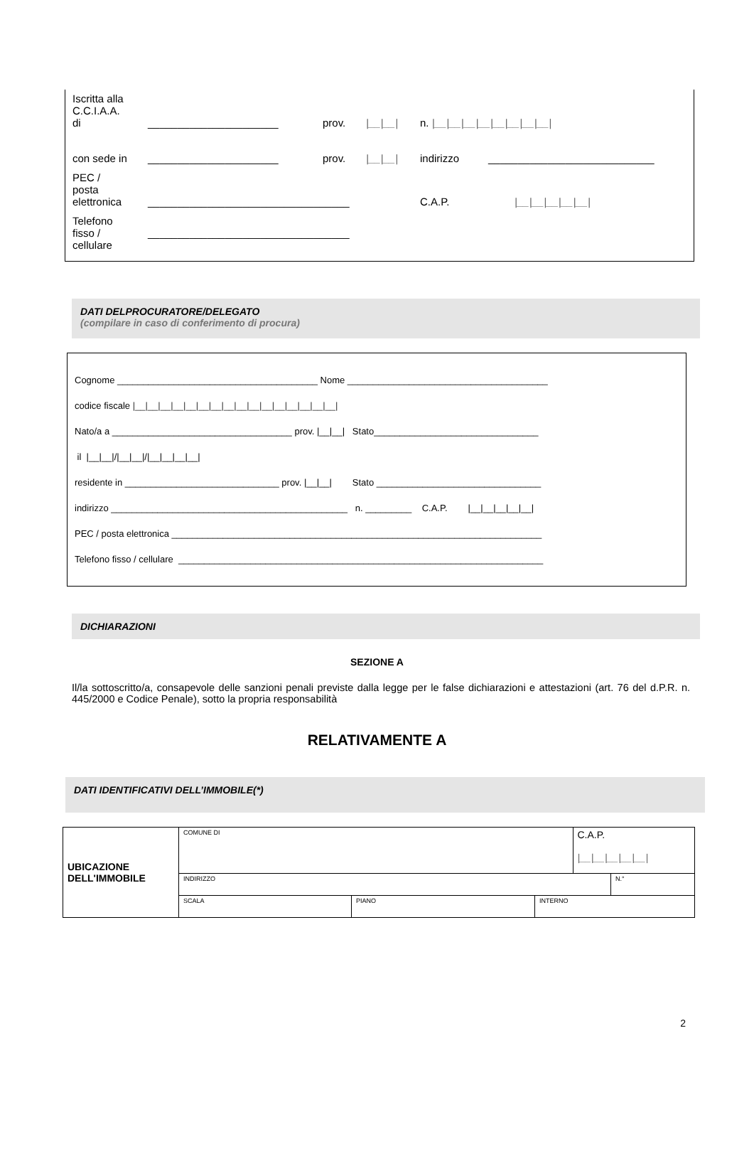| Iscritta alla C.C.I.A.A. di | ______________________ | prov. | /__/__/ | n. /__/__/__/__/__/__/__/__/ | |
| con sede in | ______________________ | prov. | /__/__/ | indirizzo | ____________________________ |
| PEC / posta elettronica | __________________________________ | | | C.A.P. /__/__/__/__/__/ | |
| Telefono fisso / cellulare | __________________________________ | | | | |
DATI DELPROCURATORE/DELEGATO
(compilare in caso di conferimento di procura)
Cognome _______________________________________ Nome _______________________________________
codice fiscale |__|__|__|__|__|__|__|__|__|__|__|__|__|__|__|__|
Nato/a a ___________________________________ prov. |__|__| Stato________________________________
il |__|__|/|__|__|/|__|__|__|__|
residente in ______________________________ prov. |__|__| Stato ________________________________
indirizzo ______________________________________________ n. _________ C.A.P. |__|__|__|__|__|
PEC / posta elettronica ________________________________________________________________________
Telefono fisso / cellulare _______________________________________________________________________
DICHIARAZIONI
SEZIONE A
Il/la sottoscritto/a, consapevole delle sanzioni penali previste dalla legge per le false dichiarazioni e attestazioni (art. 76 del d.P.R. n. 445/2000 e Codice Penale), sotto la propria responsabilità
RELATIVAMENTE A
DATI IDENTIFICATIVI DELL’IMMOBILE(*)
| UBICAZIONE DELL'IMMOBILE | COMUNE DI | | | C.A.P. /__/__/__/__/__/ | |
| | INDIRIZZO | | | | N.° |
| | SCALA | PIANO | INTERNO | | |
2